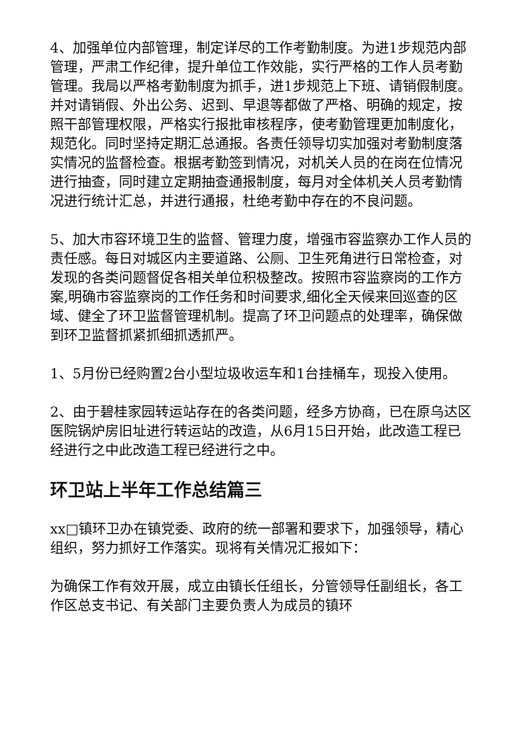4、加强单位内部管理，制定详尽的工作考勤制度。为进1步规范内部管理，严肃工作纪律，提升单位工作效能，实行严格的工作人员考勤管理。我局以严格考勤制度为抓手，进1步规范上下班、请销假制度。并对请销假、外出公务、迟到、早退等都做了严格、明确的规定，按照干部管理权限，严格实行报批审核程序，使考勤管理更加制度化，规范化。同时坚持定期汇总通报。各责任领导切实加强对考勤制度落实情况的监督检查。根据考勤签到情况，对机关人员的在岗在位情况进行抽查，同时建立定期抽查通报制度，每月对全体机关人员考勤情况进行统计汇总，并进行通报，杜绝考勤中存在的不良问题。
5、加大市容环境卫生的监督、管理力度，增强市容监察办工作人员的责任感。每日对城区内主要道路、公厕、卫生死角进行日常检查，对发现的各类问题督促各相关单位积极整改。按照市容监察岗的工作方案,明确市容监察岗的工作任务和时间要求,细化全天候来回巡查的区域、健全了环卫监督管理机制。提高了环卫问题点的处理率，确保做到环卫监督抓紧抓细抓透抓严。
1、5月份已经购置2台小型垃圾收运车和1台挂桶车，现投入使用。
2、由于碧桂家园转运站存在的各类问题，经多方协商，已在原乌达区医院锅炉房旧址进行转运站的改造，从6月15日开始，此改造工程已经进行之中此改造工程已经进行之中。
环卫站上半年工作总结篇三
xx□镇环卫办在镇党委、政府的统一部署和要求下，加强领导，精心组织，努力抓好工作落实。现将有关情况汇报如下：
为确保工作有效开展，成立由镇长任组长，分管领导任副组长，各工作区总支书记、有关部门主要负责人为成员的镇环